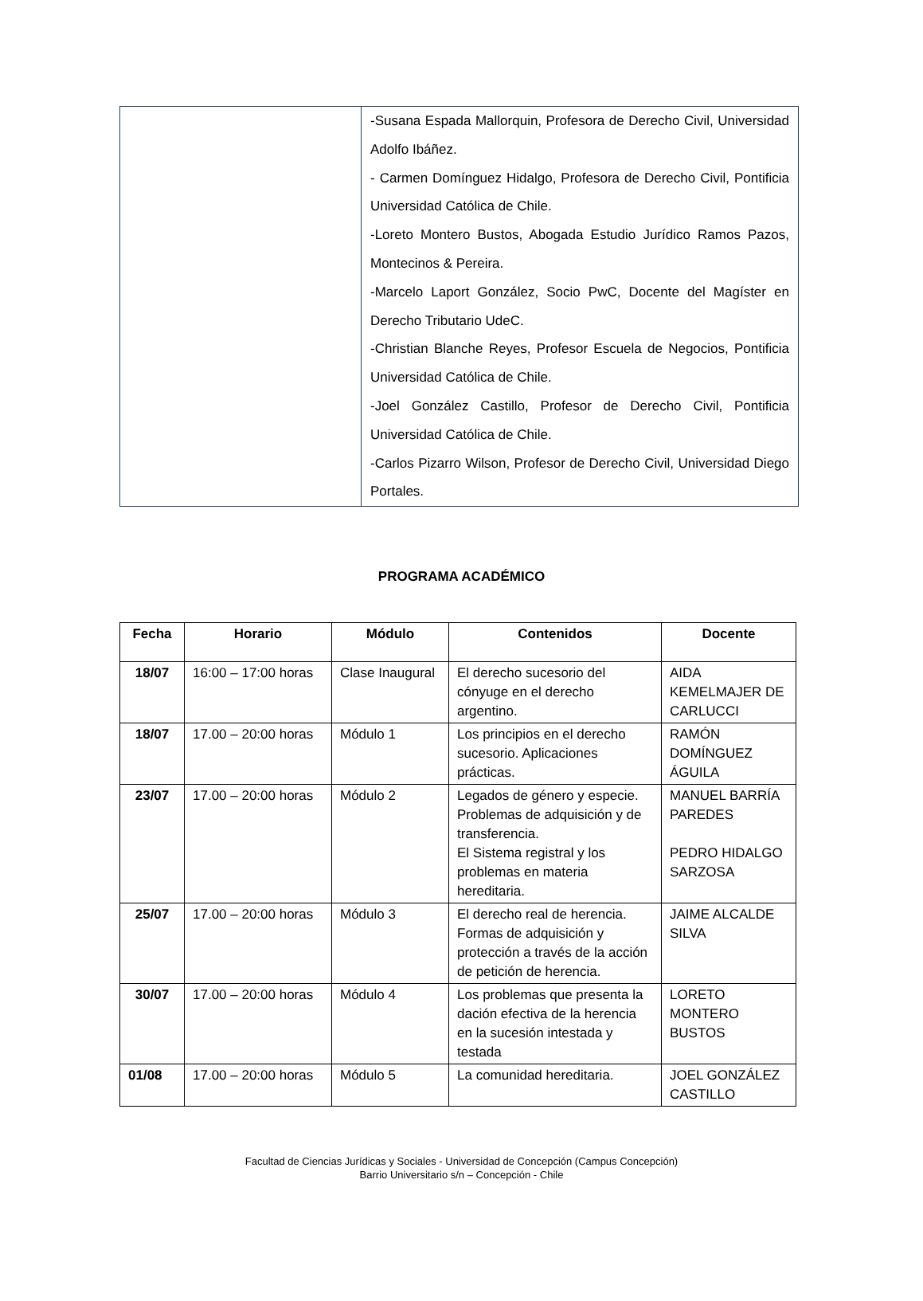| | -Susana Espada Mallorquin, Profesora de Derecho Civil, Universidad Adolfo Ibáñez. - Carmen Domínguez Hidalgo, Profesora de Derecho Civil, Pontificia Universidad Católica de Chile. -Loreto Montero Bustos, Abogada Estudio Jurídico Ramos Pazos, Montecinos & Pereira. -Marcelo Laport González, Socio PwC, Docente del Magíster en Derecho Tributario UdeC. -Christian Blanche Reyes, Profesor Escuela de Negocios, Pontificia Universidad Católica de Chile. -Joel González Castillo, Profesor de Derecho Civil, Pontificia Universidad Católica de Chile. -Carlos Pizarro Wilson, Profesor de Derecho Civil, Universidad Diego Portales. |
PROGRAMA ACADÉMICO
| Fecha | Horario | Módulo | Contenidos | Docente |
| --- | --- | --- | --- | --- |
| 18/07 | 16:00 – 17:00 horas | Clase Inaugural | El derecho sucesorio del cónyuge en el derecho argentino. | AIDA KEMELMAJER DE CARLUCCI |
| 18/07 | 17.00 – 20:00 horas | Módulo 1 | Los principios en el derecho sucesorio. Aplicaciones prácticas. | RAMÓN DOMÍNGUEZ ÁGUILA |
| 23/07 | 17.00 – 20:00 horas | Módulo 2 | Legados de género y especie. Problemas de adquisición y de transferencia. El Sistema registral y los problemas en materia hereditaria. | MANUEL BARRÍA PAREDES PEDRO HIDALGO SARZOSA |
| 25/07 | 17.00 – 20:00 horas | Módulo 3 | El derecho real de herencia. Formas de adquisición y protección a través de la acción de petición de herencia. | JAIME ALCALDE SILVA |
| 30/07 | 17.00 – 20:00 horas | Módulo 4 | Los problemas que presenta la dación efectiva de la herencia en la sucesión intestada y testada | LORETO MONTERO BUSTOS |
| 01/08 | 17.00 – 20:00 horas | Módulo 5 | La comunidad hereditaria. | JOEL GONZÁLEZ CASTILLO |
Facultad de Ciencias Jurídicas y Sociales - Universidad de Concepción (Campus Concepción)
Barrio Universitario s/n – Concepción - Chile